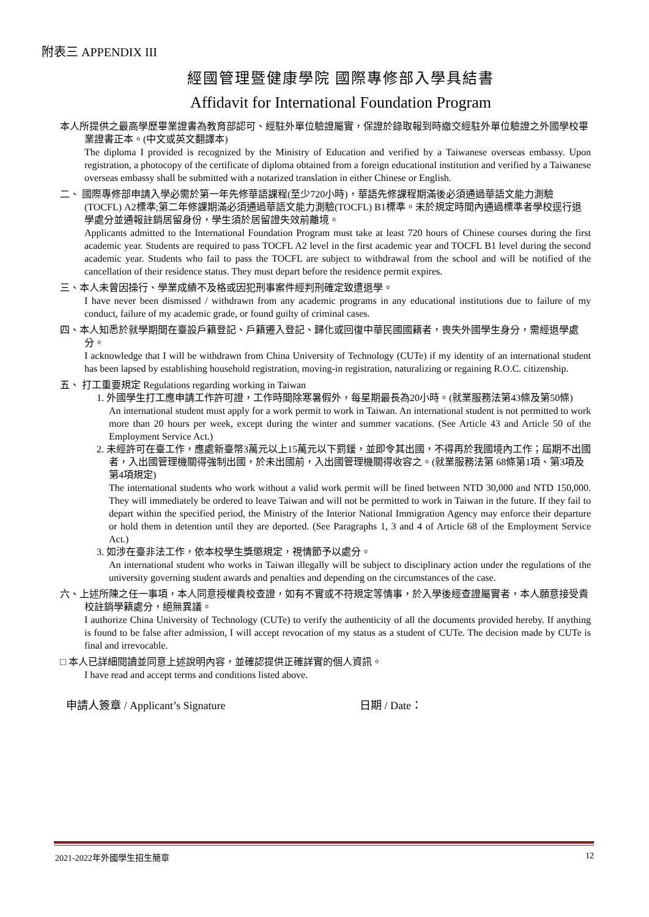附表三 APPENDIX III
經國管理暨健康學院 國際專修部入學具結書
Affidavit for International Foundation Program
本人所提供之最高學歷畢業證書為教育部認可、經駐外單位驗證屬實，保證於錄取報到時繳交經駐外單位驗證之外國學校畢業證書正本。(中文或英文翻譯本)
The diploma I provided is recognized by the Ministry of Education and verified by a Taiwanese overseas embassy. Upon registration, a photocopy of the certificate of diploma obtained from a foreign educational institution and verified by a Taiwanese overseas embassy shall be submitted with a notarized translation in either Chinese or English.
二、 國際專修部申請入學必需於第一年先修華語課程(至少720小時)，華語先修課程期滿後必須通過華語文能力測驗 (TOCFL) A2標準;第二年修課期滿必須通過華語文能力測驗(TOCFL) B1標準。未於規定時間內通過標準者學校逕行退學處分並通報註銷居留身份，學生須於居留證失效前離境。
Applicants admitted to the International Foundation Program must take at least 720 hours of Chinese courses during the first academic year. Students are required to pass TOCFL A2 level in the first academic year and TOCFL B1 level during the second academic year. Students who fail to pass the TOCFL are subject to withdrawal from the school and will be notified of the cancellation of their residence status. They must depart before the residence permit expires.
三、本人未曾因操行、學業成績不及格或因犯刑事案件經判刑確定致遭退學。
I have never been dismissed / withdrawn from any academic programs in any educational institutions due to failure of my conduct, failure of my academic grade, or found guilty of criminal cases.
四、本人知悉於就學期間在臺設戶籍登記、戶籍遷入登記、歸化或回復中華民國國籍者，喪失外國學生身分，需經退學處分。
I acknowledge that I will be withdrawn from China University of Technology (CUTe) if my identity of an international student has been lapsed by establishing household registration, moving-in registration, naturalizing or regaining R.O.C. citizenship.
五、 打工重要規定 Regulations regarding working in Taiwan
1. 外國學生打工應申請工作許可證，工作時間除寒暑假外，每星期最長為20小時。(就業服務法第43條及第50條)
An international student must apply for a work permit to work in Taiwan. An international student is not permitted to work more than 20 hours per week, except during the winter and summer vacations. (See Article 43 and Article 50 of the Employment Service Act.)
2. 未經許可在臺工作，應處新臺幣3萬元以上15萬元以下罰鍰，並即令其出國，不得再於我國境內工作；屆期不出國者，入出國管理機關得強制出國，於未出國前，入出國管理機關得收容之。(就業服務法第 68條第1項、第3項及第4項規定)
The international students who work without a valid work permit will be fined between NTD 30,000 and NTD 150,000. They will immediately be ordered to leave Taiwan and will not be permitted to work in Taiwan in the future. If they fail to depart within the specified period, the Ministry of the Interior National Immigration Agency may enforce their departure or hold them in detention until they are deported. (See Paragraphs 1, 3 and 4 of Article 68 of the Employment Service Act.)
3. 如涉在臺非法工作，依本校學生獎懲規定，視情節予以處分。
An international student who works in Taiwan illegally will be subject to disciplinary action under the regulations of the university governing student awards and penalties and depending on the circumstances of the case.
六、上述所陳之任一事項，本人同意授權貴校查證，如有不實或不符規定等情事，於入學後經查證屬實者，本人願意接受貴校註銷學籍處分，絕無異議。
I authorize China University of Technology (CUTe) to verify the authenticity of all the documents provided hereby. If anything is found to be false after admission, I will accept revocation of my status as a student of CUTe. The decision made by CUTe is final and irrevocable.
□ 本人已詳細閱讀並同意上述說明內容，並確認提供正確詳實的個人資訊。
I have read and accept terms and conditions listed above.
申請人簽章 / Applicant’s Signature 日期 / Date：
2021-2022年外國學生招生簡章 12